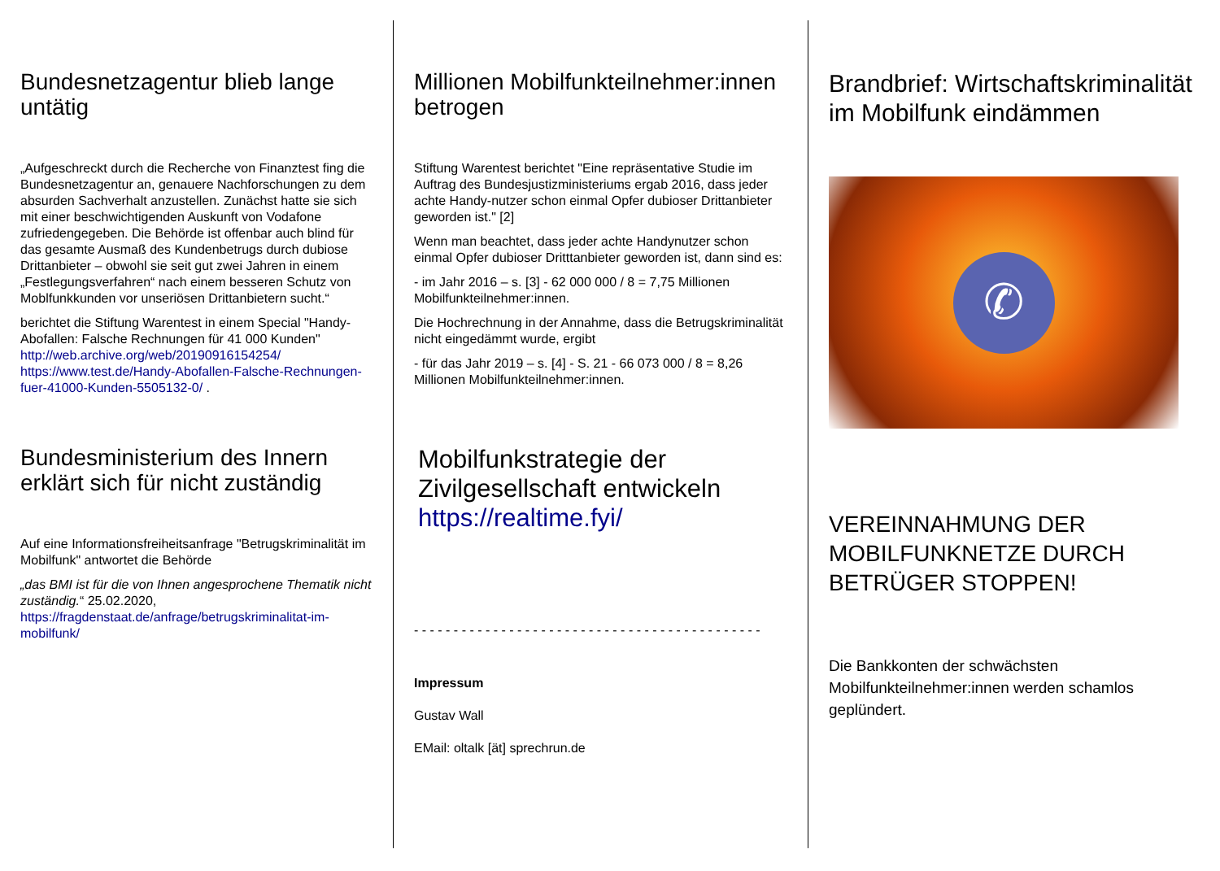Bundesnetzagentur blieb lange untätig
„Aufgeschreckt durch die Recherche von Finanztest fing die Bundesnetzagentur an, genauere Nachforschungen zu dem absurden Sachverhalt anzustellen. Zunächst hatte sie sich mit einer beschwichtigenden Auskunft von Vodafone zufriedengegeben. Die Behörde ist offenbar auch blind für das gesamte Ausmaß des Kundenbetrugs durch dubiose Drittanbieter – obwohl sie seit gut zwei Jahren in einem „Festlegungsverfahren“ nach einem besseren Schutz von Moblfunkkunden vor unseriösen Drittanbietern sucht.“
berichtet die Stiftung Warentest in einem Special "Handy-Abofallen: Falsche Rechnungen für 41 000 Kunden" http://web.archive.org/web/20190916154254/ https://www.test.de/Handy-Abofallen-Falsche-Rechnungen-fuer-41000-Kunden-5505132-0/ .
Bundesministerium des Innern erklärt sich für nicht zuständig
Auf eine Informationsfreiheitsanfrage "Betrugskriminalität im Mobilfunk" antwortet die Behörde
„das BMI ist für die von Ihnen angesprochene Thematik nicht zuständig.“ 25.02.2020, https://fragdenstaat.de/anfrage/betrugskriminalitat-im-mobilfunk/
Millionen Mobilfunkteilnehmer:innen betrogen
Stiftung Warentest berichtet "Eine repräsentative Studie im Auftrag des Bundesjustizministeriums ergab 2016, dass jeder achte Handy-nutzer schon einmal Opfer dubioser Drittanbieter geworden ist." [2]
Wenn man beachtet, dass jeder achte Handynutzer schon einmal Opfer dubioser Dritttanbieter geworden ist, dann sind es:
- im Jahr 2016 – s. [3] - 62 000 000 / 8 = 7,75 Millionen Mobilfunkteilnehmer:innen.
Die Hochrechnung in der Annahme, dass die Betrugskriminalität nicht eingedämmt wurde, ergibt
- für das Jahr 2019 – s. [4] - S. 21 - 66 073 000 / 8 = 8,26 Millionen Mobilfunkteilnehmer:innen.
Mobilfunkstrategie der Zivilgesellschaft entwickeln
https://realtime.fyi/
- - - - - - - - - - - - - - - - - - - - - - - - - - - - - - - - - - - - - - - - - - - -
Impressum
Gustav Wall
EMail: oltalk [ät] sprechrun.de
Brandbrief: Wirtschaftskriminalität im Mobilfunk eindämmen
✆
VEREINNAHMUNG DER MOBILFUNKNETZE DURCH BETRÜGER STOPPEN!
Die Bankkonten der schwächsten Mobilfunkteilnehmer:innen werden schamlos geplündert.